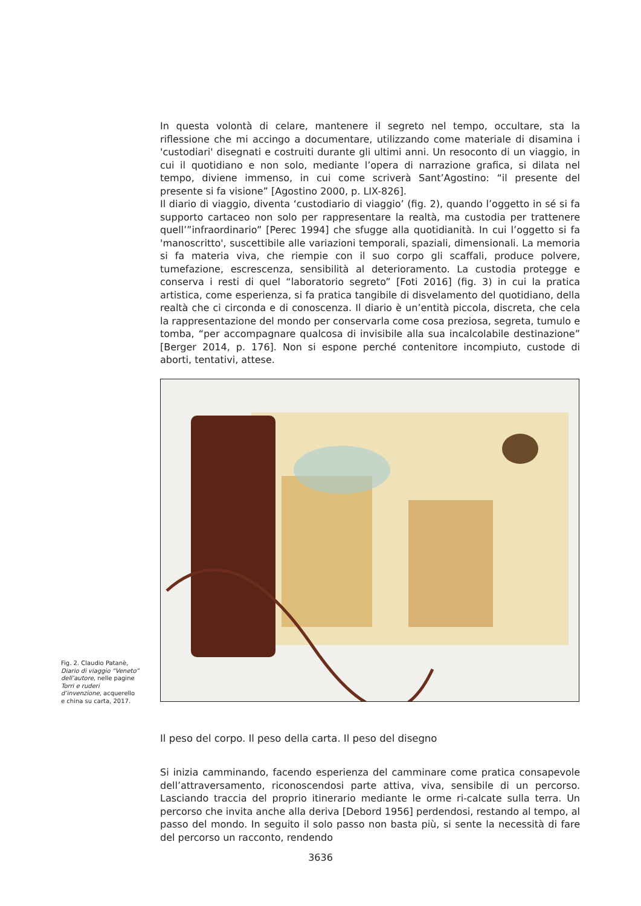In questa volontà di celare, mantenere il segreto nel tempo, occultare, sta la riflessione che mi accingo a documentare, utilizzando come materiale di disamina i 'custodiari' disegnati e costruiti durante gli ultimi anni. Un resoconto di un viaggio, in cui il quotidiano e non solo, mediante l’opera di narrazione grafica, si dilata nel tempo, diviene immenso, in cui come scriverà Sant’Agostino: “il presente del presente si fa visione” [Agostino 2000, p. LIX-826].
Il diario di viaggio, diventa ‘custodiario di viaggio’ (fig. 2), quando l’oggetto in sé si fa supporto cartaceo non solo per rappresentare la realtà, ma custodia per trattenere quell’”infraordinario” [Perec 1994] che sfugge alla quotidianità. In cui l’oggetto si fa 'manoscritto', suscettibile alle variazioni temporali, spaziali, dimensionali. La memoria si fa materia viva, che riempie con il suo corpo gli scaffali, produce polvere, tumefazione, escrescenza, sensibilità al deterioramento. La custodia protegge e conserva i resti di quel “laboratorio segreto” [Foti 2016] (fig. 3) in cui la pratica artistica, come esperienza, si fa pratica tangibile di disvelamento del quotidiano, della realtà che ci circonda e di conoscenza. Il diario è un’entità piccola, discreta, che cela la rappresentazione del mondo per conservarla come cosa preziosa, segreta, tumulo e tomba, “per accompagnare qualcosa di invisibile alla sua incalcolabile destinazione” [Berger 2014, p. 176]. Non si espone perché contenitore incompiuto, custode di aborti, tentativi, attese.
Fig. 2. Claudio Patanè, Diario di viaggio “Veneto” dell’autore, nelle pagine Torri e ruderi d’invenzione, acquerello e china su carta, 2017.
Il peso del corpo. Il peso della carta. Il peso del disegno
Si inizia camminando, facendo esperienza del camminare come pratica consapevole dell’attraversamento, riconoscendosi parte attiva, viva, sensibile di un percorso. Lasciando traccia del proprio itinerario mediante le orme ri-calcate sulla terra. Un percorso che invita anche alla deriva [Debord 1956] perdendosi, restando al tempo, al passo del mondo. In seguito il solo passo non basta più, si sente la necessità di fare del percorso un racconto, rendendo
3636